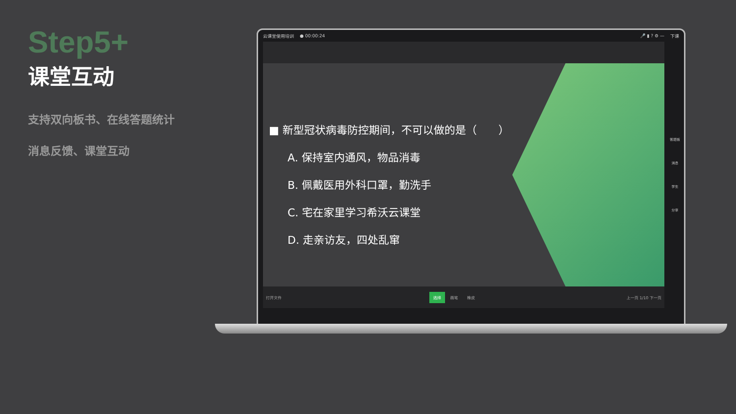Step5+
课堂互动
支持双向板书、在线答题统计
消息反馈、课堂互动
云课堂使用培训 ● 00:00:24 🎤 ▮ ? ⚙ — 下课
■ 新型冠状病毒防控期间，不可以做的是（　　）
A. 保持室内通风，物品消毒
B. 佩戴医用外科口罩，勤洗手
C. 宅在家里学习希沃云课堂
D. 走亲访友，四处乱窜
打开文件 选择 画笔 橡皮 上一页 1/10 下一页
答题板
消息
学生
分享